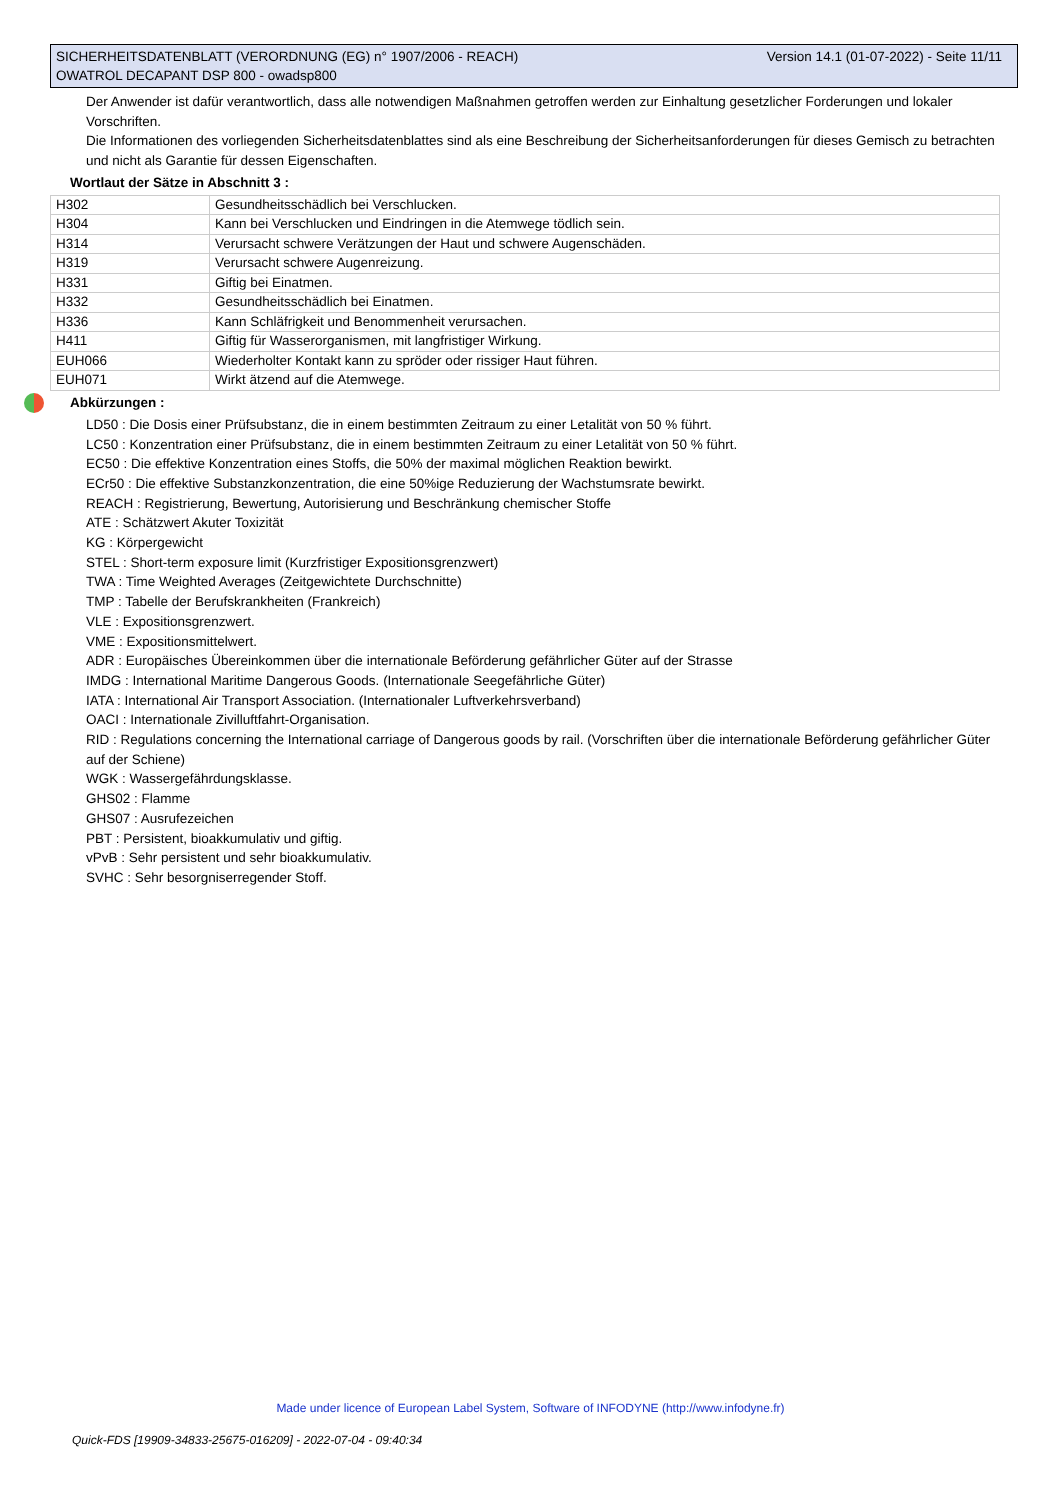Version 14.1 (01-07-2022) - Seite 11/11 SICHERHEITSDATENBLATT (VERORDNUNG (EG) n° 1907/2006 - REACH)
OWATROL DECAPANT DSP 800 - owadsp800
Der Anwender ist dafür verantwortlich, dass alle notwendigen Maßnahmen getroffen werden zur Einhaltung gesetzlicher Forderungen und lokaler Vorschriften.
Die Informationen des vorliegenden Sicherheitsdatenblattes sind als eine Beschreibung der Sicherheitsanforderungen für dieses Gemisch zu betrachten und nicht als Garantie für dessen Eigenschaften.
Wortlaut der Sätze in Abschnitt 3 :
| H302 | Gesundheitsschädlich bei Verschlucken. |
| H304 | Kann bei Verschlucken und Eindringen in die Atemwege tödlich sein. |
| H314 | Verursacht schwere Verätzungen der Haut und schwere Augenschäden. |
| H319 | Verursacht schwere Augenreizung. |
| H331 | Giftig bei Einatmen. |
| H332 | Gesundheitsschädlich bei Einatmen. |
| H336 | Kann Schläfrigkeit und Benommenheit verursachen. |
| H411 | Giftig für Wasserorganismen, mit langfristiger Wirkung. |
| EUH066 | Wiederholter Kontakt kann zu spröder oder rissiger Haut führen. |
| EUH071 | Wirkt ätzend auf die Atemwege. |
Abkürzungen :
LD50 : Die Dosis einer Prüfsubstanz, die in einem bestimmten Zeitraum zu einer Letalität von 50 % führt.
LC50 : Konzentration einer Prüfsubstanz, die in einem bestimmten Zeitraum zu einer Letalität von 50 % führt.
EC50 : Die effektive Konzentration eines Stoffs, die 50% der maximal möglichen Reaktion bewirkt.
ECr50 : Die effektive Substanzkonzentration, die eine 50%ige Reduzierung der Wachstumsrate bewirkt.
REACH : Registrierung, Bewertung, Autorisierung und Beschränkung chemischer Stoffe
ATE : Schätzwert Akuter Toxizität
KG : Körpergewicht
STEL : Short-term exposure limit (Kurzfristiger Expositionsgrenzwert)
TWA : Time Weighted Averages (Zeitgewichtete Durchschnitte)
TMP : Tabelle der Berufskrankheiten (Frankreich)
VLE : Expositionsgrenzwert.
VME : Expositionsmittelwert.
ADR : Europäisches Übereinkommen über die internationale Beförderung gefährlicher Güter auf der Strasse
IMDG : International Maritime Dangerous Goods. (Internationale Seegefährliche Güter)
IATA : International Air Transport Association. (Internationaler Luftverkehrsverband)
OACI : Internationale Zivilluftfahrt-Organisation.
RID : Regulations concerning the International carriage of Dangerous goods by rail. (Vorschriften über die internationale Beförderung gefährlicher Güter auf der Schiene)
WGK : Wassergefährdungsklasse.
GHS02 : Flamme
GHS07 : Ausrufezeichen
PBT : Persistent, bioakkumulativ und giftig.
vPvB : Sehr persistent und sehr bioakkumulativ.
SVHC : Sehr besorgniserregender Stoff.
Made under licence of European Label System, Software of INFODYNE (http://www.infodyne.fr)
Quick-FDS [19909-34833-25675-016209] - 2022-07-04 - 09:40:34